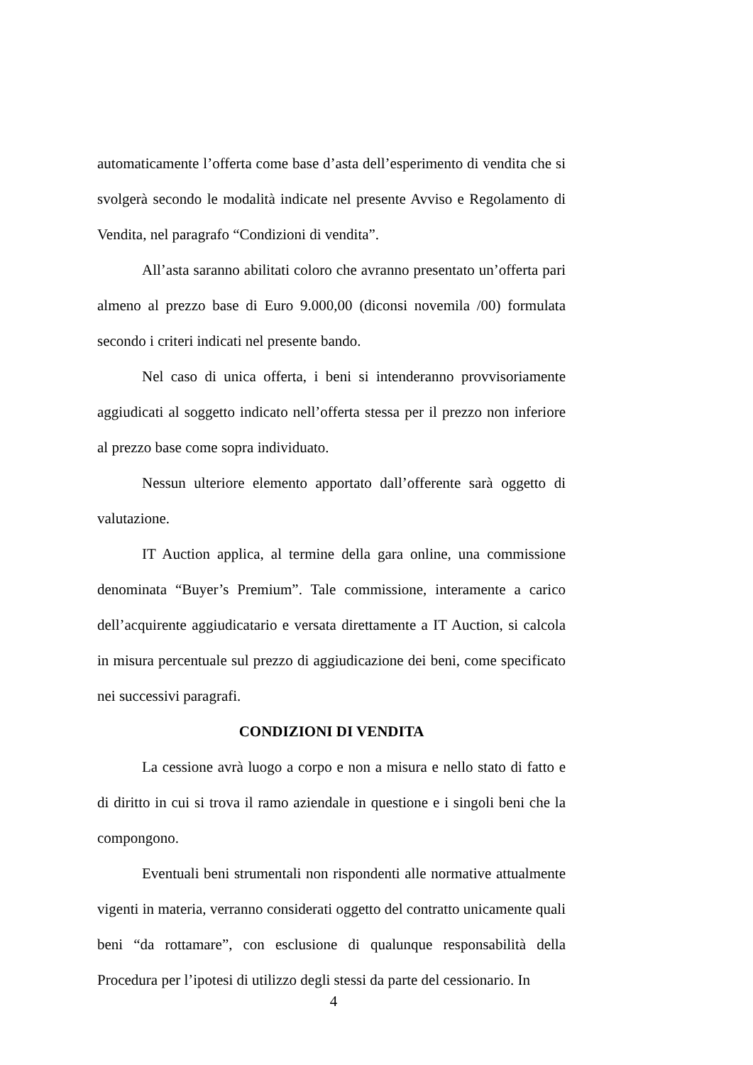automaticamente l’offerta come base d’asta dell’esperimento di vendita che si svolgerà secondo le modalità indicate nel presente Avviso e Regolamento di Vendita, nel paragrafo “Condizioni di vendita”.
All’asta saranno abilitati coloro che avranno presentato un’offerta pari almeno al prezzo base di Euro 9.000,00 (diconsi novemila /00) formulata secondo i criteri indicati nel presente bando.
Nel caso di unica offerta, i beni si intenderanno provvisoriamente aggiudicati al soggetto indicato nell’offerta stessa per il prezzo non inferiore al prezzo base come sopra individuato.
Nessun ulteriore elemento apportato dall’offerente sarà oggetto di valutazione.
IT Auction applica, al termine della gara online, una commissione denominata “Buyer’s Premium”. Tale commissione, interamente a carico dell’acquirente aggiudicatario e versata direttamente a IT Auction, si calcola in misura percentuale sul prezzo di aggiudicazione dei beni, come specificato nei successivi paragrafi.
CONDIZIONI DI VENDITA
La cessione avrà luogo a corpo e non a misura e nello stato di fatto e di diritto in cui si trova il ramo aziendale in questione e i singoli beni che la compongono.
Eventuali beni strumentali non rispondenti alle normative attualmente vigenti in materia, verranno considerati oggetto del contratto unicamente quali beni “da rottamare”, con esclusione di qualunque responsabilità della Procedura per l’ipotesi di utilizzo degli stessi da parte del cessionario. In
4